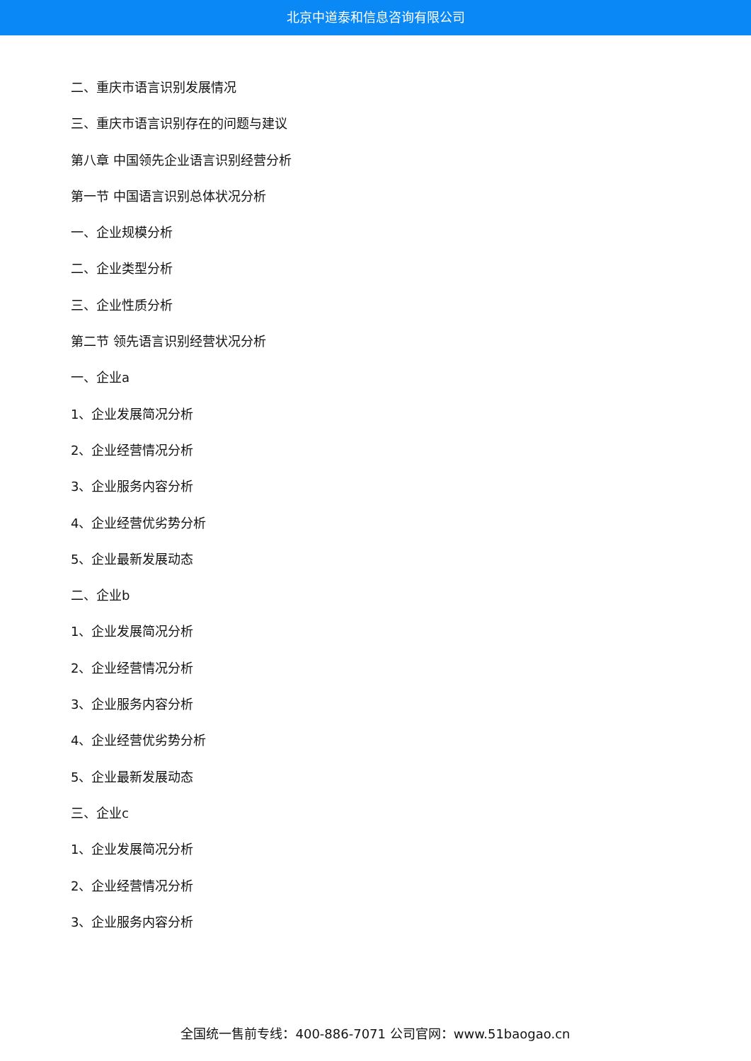北京中道泰和信息咨询有限公司
二、重庆市语言识别发展情况
三、重庆市语言识别存在的问题与建议
第八章 中国领先企业语言识别经营分析
第一节 中国语言识别总体状况分析
一、企业规模分析
二、企业类型分析
三、企业性质分析
第二节 领先语言识别经营状况分析
一、企业a
1、企业发展简况分析
2、企业经营情况分析
3、企业服务内容分析
4、企业经营优劣势分析
5、企业最新发展动态
二、企业b
1、企业发展简况分析
2、企业经营情况分析
3、企业服务内容分析
4、企业经营优劣势分析
5、企业最新发展动态
三、企业c
1、企业发展简况分析
2、企业经营情况分析
3、企业服务内容分析
全国统一售前专线：400-886-7071 公司官网：www.51baogao.cn